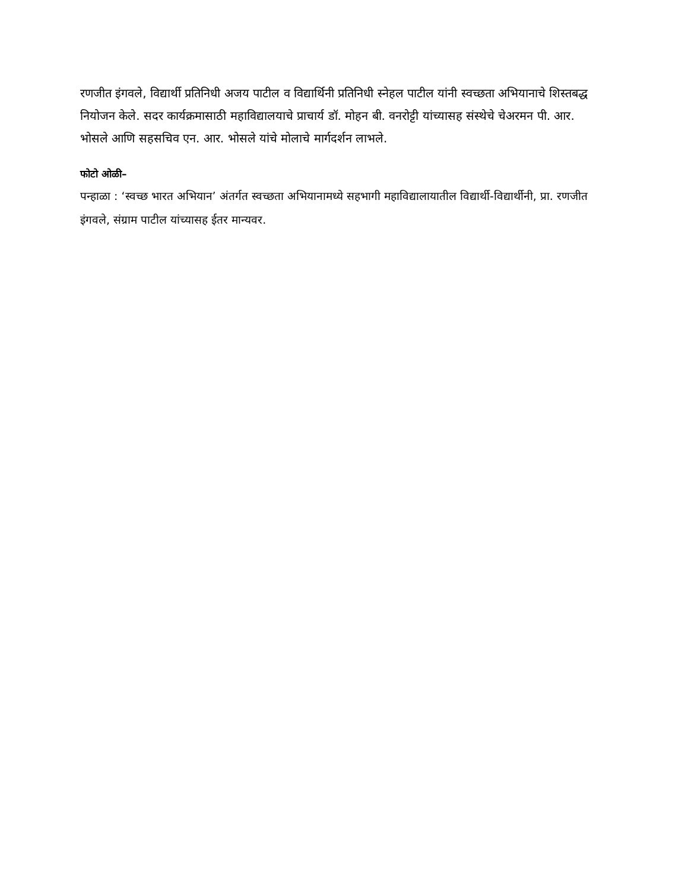रणजीत इंगवले, विद्यार्थी प्रतिनिधी अजय पाटील व विद्यार्थिनी प्रतिनिधी स्नेहल पाटील यांनी स्वच्छता अभियानाचे शिस्तबद्ध नियोजन केले. सदर कार्यक्रमासाठी महाविद्यालयाचे प्राचार्य डॉ. मोहन बी. वनरोट्टी यांच्यासह संस्थेचे चेअरमन पी. आर. भोसले आणि सहसचिव एन. आर. भोसले यांचे मोलाचे मार्गदर्शन लाभले.
फोटो ओळी–
पन्हाळा : ‘स्वच्छ भारत अभियान’ अंतर्गत स्वच्छता अभियानामध्ये सहभागी महाविद्यालायातील विद्यार्थी-विद्यार्थीनी, प्रा. रणजीत इंगवले, संग्राम पाटील यांच्यासह ईतर मान्यवर.